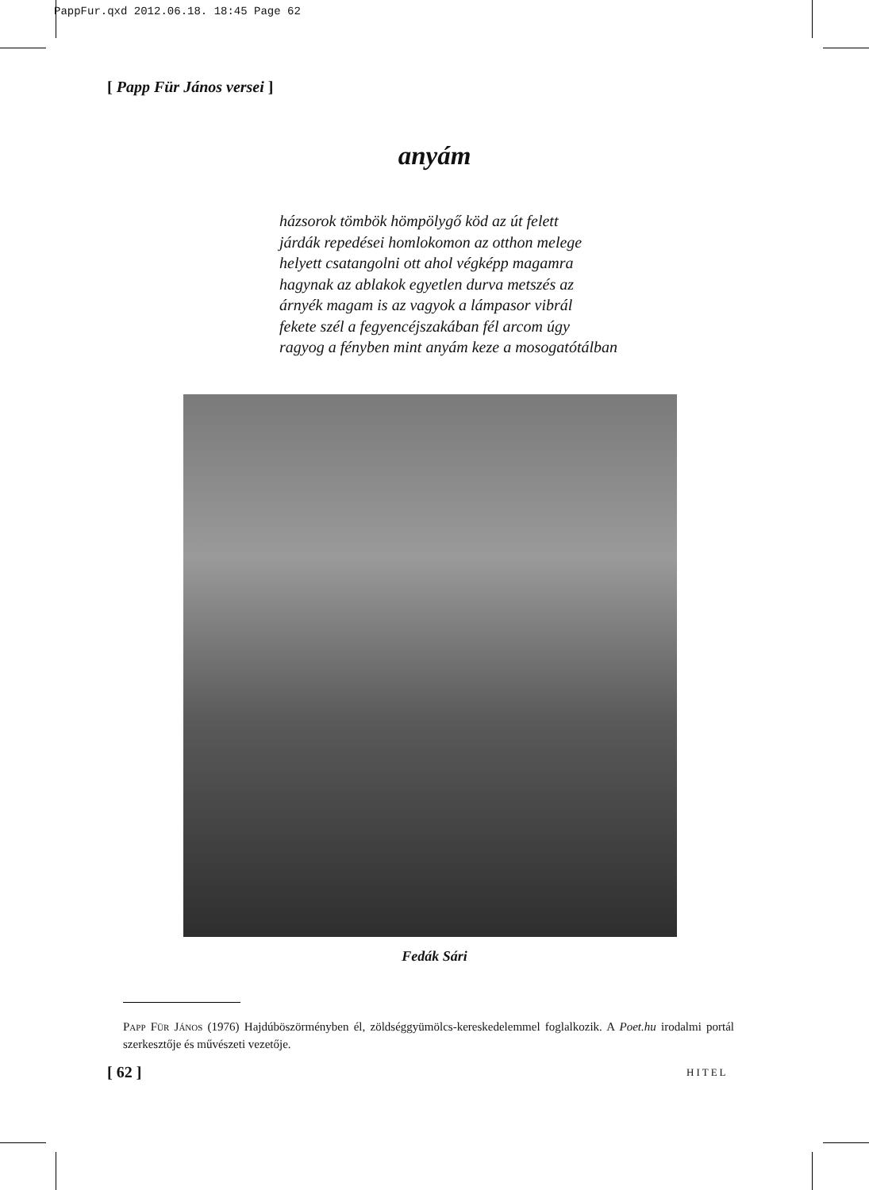PappFur.qxd 2012.06.18. 18:45 Page 62
[ Papp Für János versei ]
anyám
házsorok tömbök hömpölygő köd az út felett
járdák repedései homlokomon az otthon melege
helyett csatangolni ott ahol végképp magamra
hagynak az ablakok egyetlen durva metszés az
árnyék magam is az vagyok a lámpasor vibrál
fekete szél a fegyencéjszakában fél arcom úgy
ragyog a fényben mint anyám keze a mosogatótálban
Fedák Sári
Papp Für János (1976) Hajdúböszörményben él, zöldséggyümölcs-kereskedelemmel foglalkozik. A Poet.hu irodalmi portál szerkesztője és művészeti vezetője.
[ 62 ] HITEL